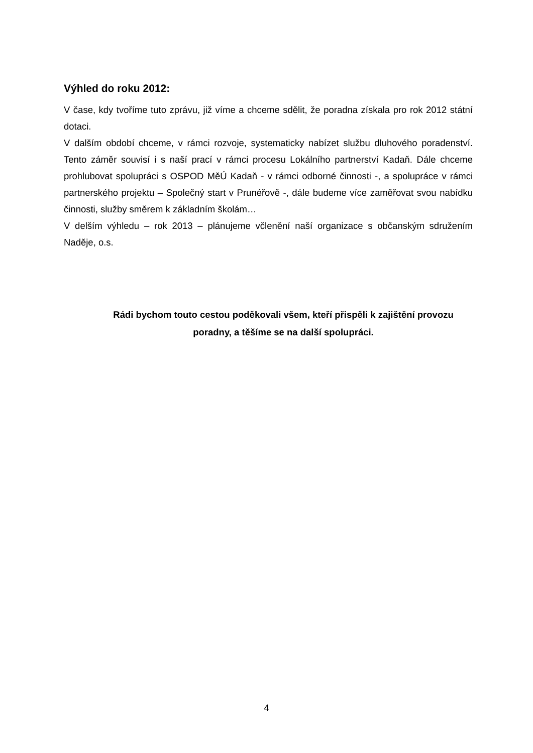Výhled do roku 2012:
V čase, kdy tvoříme tuto zprávu, již víme a chceme sdělit, že poradna získala pro rok 2012 státní dotaci.
V dalším období chceme, v rámci rozvoje, systematicky nabízet službu dluhového poradenství. Tento záměr souvisí i s naší prací v rámci procesu Lokálního partnerství Kadaň. Dále chceme prohlubovat spolupráci s OSPOD MěÚ Kadaň - v rámci odborné činnosti -, a spolupráce v rámci partnerského projektu – Společný start v Prunéřově -, dále budeme více zaměřovat svou nabídku činnosti, služby směrem k základním školám…
V delším výhledu – rok 2013 – plánujeme včlenění naší organizace s občanským sdružením Naděje, o.s.
Rádi bychom touto cestou poděkovali všem, kteří přispěli k zajištění provozu poradny, a těšíme se na další spolupráci.
4